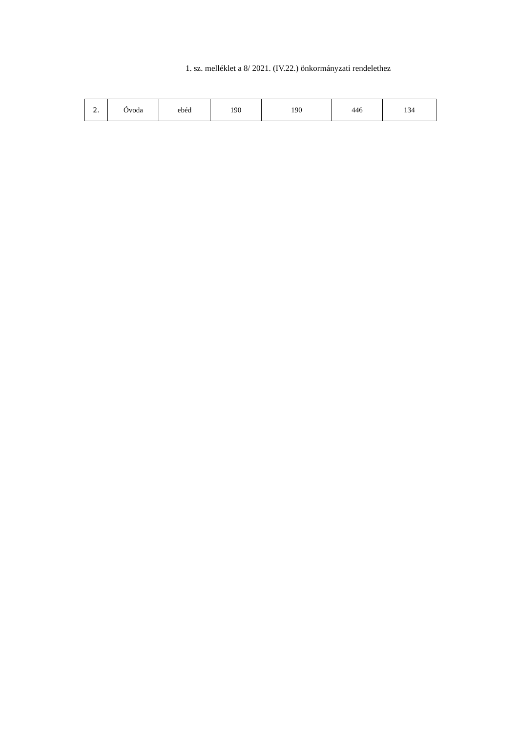1. sz. melléklet a 8/ 2021. (IV.22.) önkormányzati rendelethez
| 2. | Óvoda | ebéd | 190 | 190 | 446 | 134 |